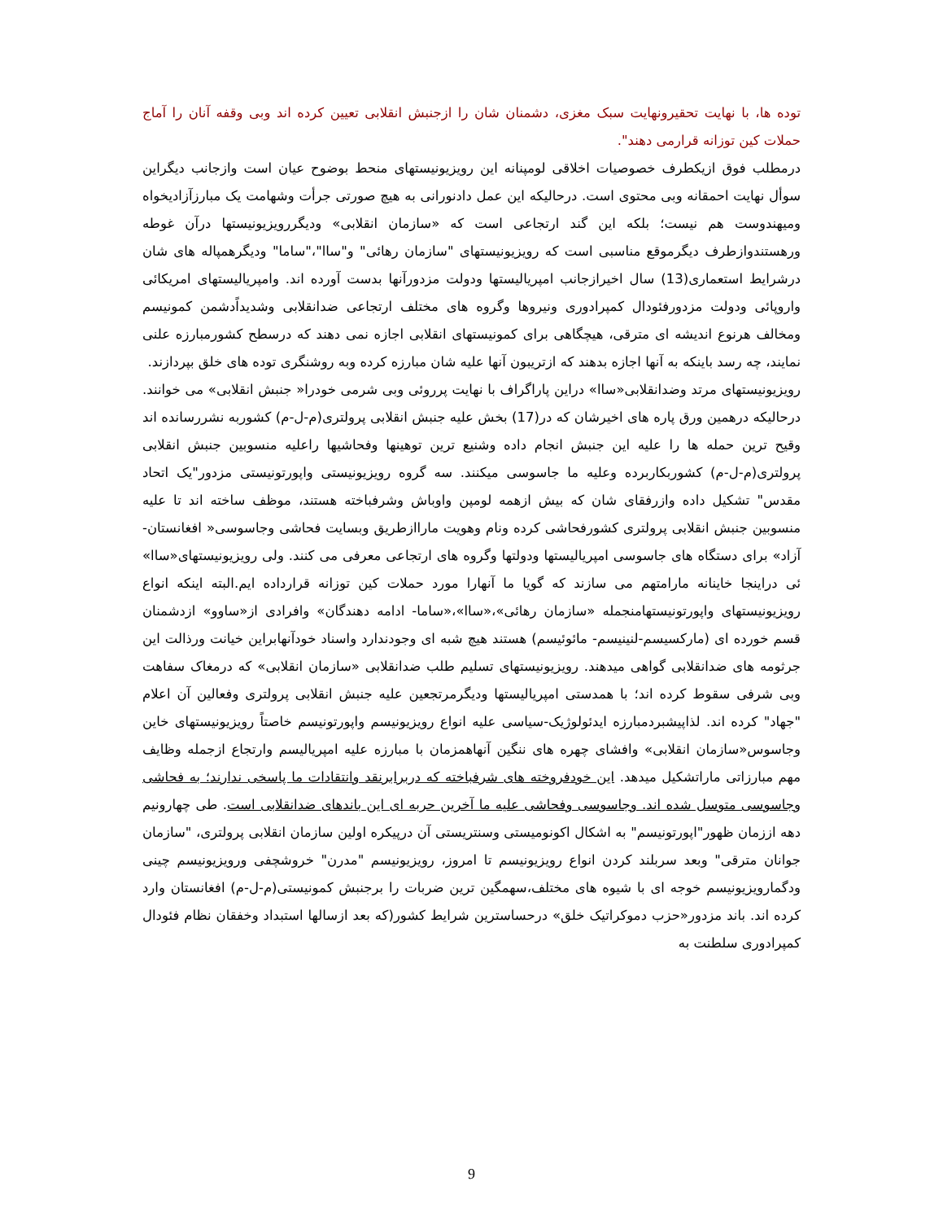توده ها، با نهایت تحقیرونهایت سبک مغزی، دشمنان شان را ازجنبش انقلابی تعیین کرده اند وبی وقفه آنان را آماج حملات کین توزانه قرارمی دهند".
درمطلب فوق ازیکطرف خصوصیات اخلاقی لومپنانه این رویزیونیستهای منحط بوضوح عیان است وازجانب دیگراین سوأل نهایت احمقانه وبی محتوی است. درحالیکه این عمل دادنورانی به هیچ صورتی جرأت وشهامت یک مبارزآزادیخواه ومیهندوست هم نیست؛ بلکه این گند ارتجاعی است که «سازمان انقلابی» ودیگررویزیونیستها درآن غوطه ورهستندوازطرف دیگرموقع مناسبی است که رویزیونیستهای "سازمان رهائی" و"ساا"،"ساما" ودیگرهمپاله های شان درشرایط استعماری(13) سال اخیرازجانب امپریالیستها ودولت مزدورآنها بدست آورده اند. وامپریالیستهای امریکائی واروپائی ودولت مزدورفئودال کمپرادوری ونیروها وگروه های مختلف ارتجاعی ضدانقلابی وشدیداًدشمن کمونیسم ومخالف هرنوع اندیشه ای مترقی، هیچگاهی برای کمونیستهای انقلابی اجازه نمی دهند که درسطح کشورمبارزه علنی نمایند، چه رسد باینکه به آنها اجازه بدهند که ازتریبون آنها علیه شان مبارزه کرده وبه روشنگری توده های خلق بپردازند.
رویزیونیستهای مرتد وضدانقلابی«ساا» دراین پاراگراف با نهایت پرروئی وبی شرمی خودرا« جنبش انقلابی» می خوانند. درحالیکه درهمین ورق پاره های اخیرشان که در(17) بخش علیه جنبش انقلابی پرولتری(م-ل-م) کشوربه نشررسانده اند وقیح ترین حمله ها را علیه این جنبش انجام داده وشنیع ترین توهینها وفحاشیها راعلیه منسوبین جنبش انقلابی پرولتری(م-ل-م) کشوربکاربرده وعلیه ما جاسوسی میکنند. سه گروه رویزیونیستی واپورتونیستی مزدور"یک اتحاد مقدس" تشکیل داده وازرفقای شان که بیش ازهمه لومپن واوباش وشرفباخته هستند، موظف ساخته اند تا علیه منسوبین جنبش انقلابی پرولتری کشورفحاشی کرده ونام وهویت ماراازطریق وبسایت فحاشی وجاسوسی« افغانستان-آزاد» برای دستگاه های جاسوسی امپریالیستها ودولتها وگروه های ارتجاعی معرفی می کنند. ولی رویزیونیستهای«ساا» ئی دراینجا خاینانه مارامتهم می سازند که گویا ما آنهارا مورد حملات کین توزانه قرارداده ایم.البته اینکه انواع رویزیونیستهای واپورتونیستهامنجمله «سازمان رهائی»،«ساا»،«ساما- ادامه دهندگان» وافرادی از«ساوو» ازدشمنان قسم خورده ای (مارکسیسم-لنینیسم- مائوئیسم) هستند هیچ شبه ای وجودندارد واسناد خودآنهابراین خیانت ورذالت این جرثومه های ضدانقلابی گواهی میدهند. رویزیونیستهای تسلیم طلب ضدانقلابی «سازمان انقلابی» که درمغاک سفاهت وبی شرفی سقوط کرده اند؛ با همدستی امپریالیستها ودیگرمرتجعین علیه جنبش انقلابی پرولتری وفعالین آن اعلام "جهاد" کرده اند. لذاپیشبردمبارزه ایدئولوژیک-سیاسی علیه انواع رویزیونیسم واپورتونیسم خاصتاً رویزیونیستهای خاین وجاسوس«سازمان انقلابی» وافشای چهره های ننگین آنهاهمزمان با مبارزه علیه امپریالیسم وارتجاع ازجمله وظایف مهم مبارزاتی ماراتشکیل میدهد. این خودفروخته های شرفباخته که دربرابرنقد وانتقادات ما پاسخی ندارند؛ به فحاشی وجاسوسی متوسل شده اند. وجاسوسی وفحاشی علیه ما آخرین حربه ای این باندهای ضدانقلابی است. طی چهارونیم دهه اززمان ظهور"اپورتونیسم" به اشکال اکونومیستی وسنتریستی آن درپیکره اولین سازمان انقلابی پرولتری، "سازمان جوانان مترقی" وبعد سربلند کردن انواع رویزیونیسم تا امروز، رویزیونیسم "مدرن" خروشچفی ورویزیونیسم چینی ودگمارویزیونیسم خوجه ای با شیوه های مختلف،سهمگین ترین ضربات را برجنبش کمونیستی(م-ل-م) افغانستان وارد کرده اند. باند مزدور«حزب دموکراتیک خلق» درحساسترین شرایط کشور(که بعد ازسالها استبداد وخفقان نظام فئودال کمپرادوری سلطنت به
9